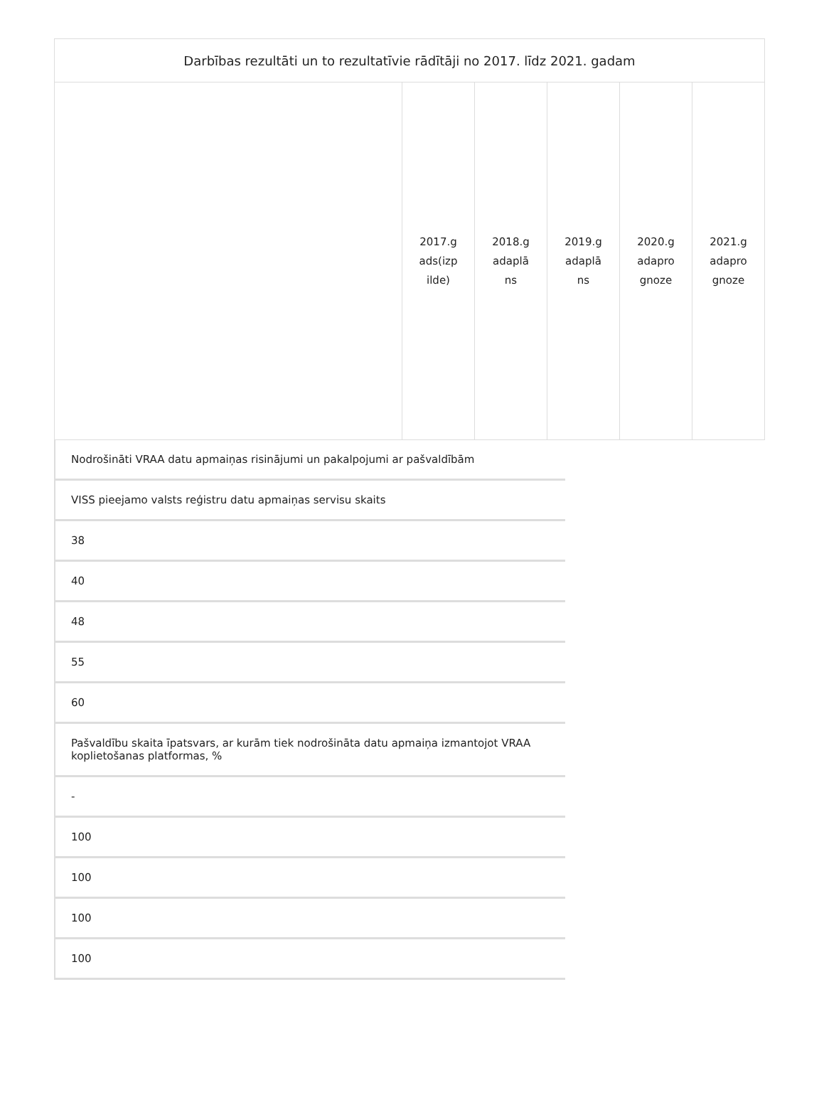| Darbības rezultāti un to rezultatīvie rādītāji no 2017. līdz 2021. gadam | | | | | |
| | 2017.gads(izpilde) | 2018.gadaplāns | 2019.gadaplāns | 2020.gadaprognoze | 2021.gadaprognoze |
Nodrošināti VRAA datu apmaiņas risinājumi un pakalpojumi ar pašvaldībām
VISS pieejamo valsts reģistru datu apmaiņas servisu skaits
38
40
48
55
60
Pašvaldību skaita īpatsvars, ar kurām tiek nodrošināta datu apmaiņa izmantojot VRAA koplietošanas platformas, %
-
100
100
100
100